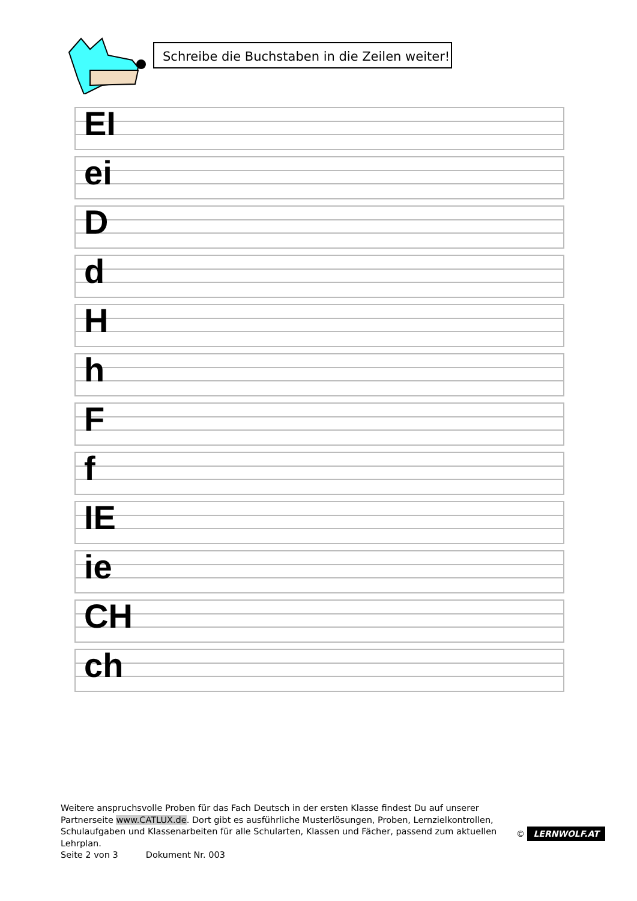Schreibe die Buchstaben in die Zeilen weiter!
EI
ei
D
d
H
h
F
f
IE
ie
CH
ch
Weitere anspruchsvolle Proben für das Fach Deutsch in der ersten Klasse findest Du auf unserer Partnerseite www.CATLUX.de. Dort gibt es ausführliche Musterlösungen, Proben, Lernzielkontrollen, Schulaufgaben und Klassenarbeiten für alle Schularten, Klassen und Fächer, passend zum aktuellen Lehrplan.
Seite 2 von 3 Dokument Nr. 003
© LERNWOLF.AT